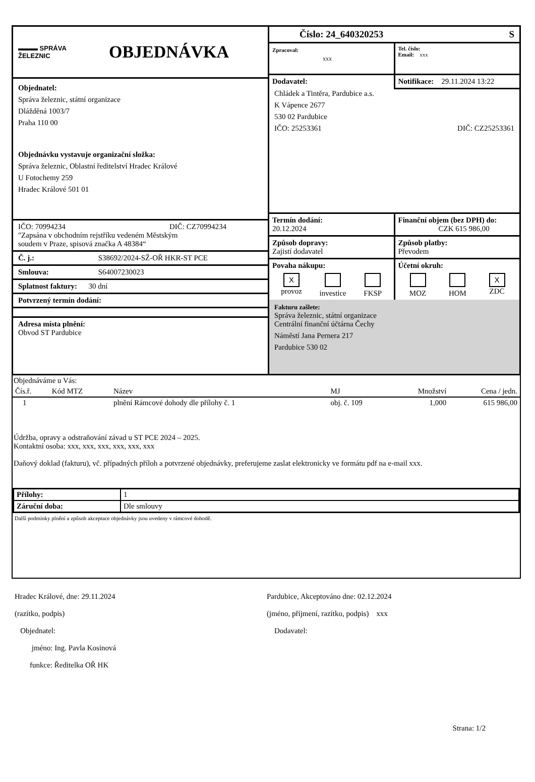▬▬▬ SPRÁVA
ŽELEZNIC
OBJEDNÁVKA
Objednatel:
Správa železnic, státní organizace
Dlážděná 1003/7
Praha 110 00
Objednávku vystavuje organizační složka:
Správa železnic, Oblastní ředitelství Hradec Králové
U Fotochemy 259
Hradec Králové 501 01
IČO: 70994234 DIČ: CZ70994234
"Zapsána v obchodním rejstříku vedeném Městským
soudem v Praze, spisová značka A 48384“
Č. j.: S38692/2024-SŽ-OŘ HKR-ST PCE
Smlouva: S64007230023
Splatnost faktury: 30 dní
Potvrzený termín dodání:
Adresa místa plnění:
Obvod ST Pardubice
Číslo: 24_640320253 S
Zpracoval:
xxx
Tel. číslo:
Email: xxx
Dodavatel: Notifikace: 29.11.2024 13:22
Chládek a Tintěra, Pardubice a.s.
K Vápence 2677
530 02 Pardubice
IČO: 25253361 DIČ: CZ25253361
Termín dodání:
20.12.2024
Finanční objem (bez DPH) do:
CZK 615 986,00
Způsob dopravy:
Zajistí dodavatel
Způsob platby:
Převodem
Povaha nákupu:
X
provoz
investice
FKSP
Účetní okruh:
MOZ
HOM
X
ZDC
Fakturu zašlete:
Správa železnic, státní organizace
Centrální finanční účtárna Čechy
Náměstí Jana Pernera 217
Pardubice 530 02
Objednáváme u Vás:
| Čís.ř. | Kód MTZ | Název | MJ | Množství | Cena / jedn. |
| --- | --- | --- | --- | --- | --- |
| 1 | | plnění Rámcové dohody dle přílohy č. 1 | obj. č. 109 | 1,000 | 615 986,00 |
Údržba, opravy a odstraňování závad u ST PCE 2024 – 2025.
Kontaktní osoba: xxx, xxx, xxx, xxx, xxx, xxx
Daňový doklad (fakturu), vč. případných příloh a potvrzené objednávky, preferujeme zaslat elektronicky ve formátu pdf na e-mail xxx.
| Přílohy: | 1 |
| Záruční doba: | Dle smlouvy |
Další podmínky plnění a způsob akceptace objednávky jsou uvedeny v rámcové dohodě.
Hradec Králové, dne: 29.11.2024
(razítko, podpis)
Objednatel:
jméno: Ing. Pavla Kosinová
funkce: Ředitelka OŘ HK
Pardubice, Akceptováno dne: 02.12.2024
(jméno, příjmení, razítko, podpis) xxx
Dodavatel:
Strana: 1/2